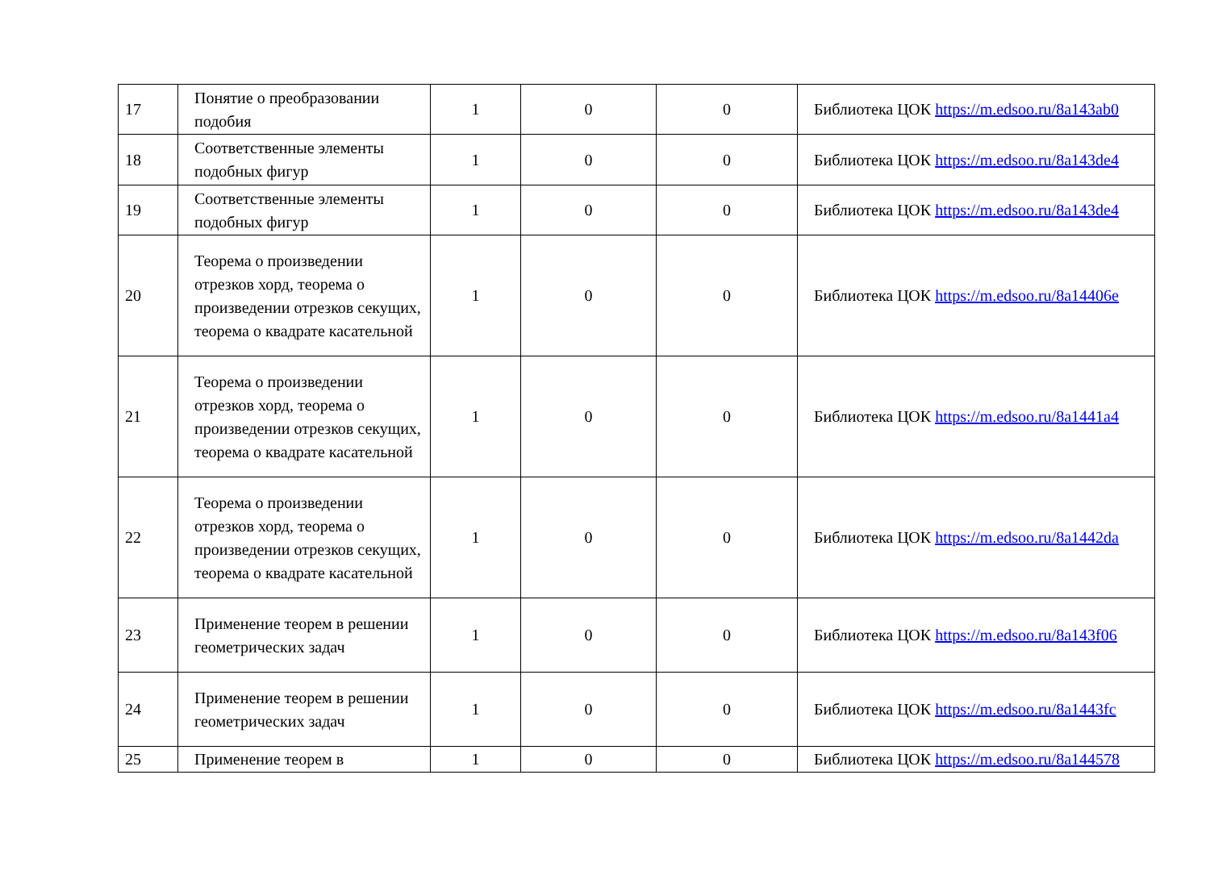| 17 | Понятие о преобразовании подобия | 1 | 0 | 0 | Библиотека ЦОК https://m.edsoo.ru/8a143ab0 |
| 18 | Соответственные элементы подобных фигур | 1 | 0 | 0 | Библиотека ЦОК https://m.edsoo.ru/8a143de4 |
| 19 | Соответственные элементы подобных фигур | 1 | 0 | 0 | Библиотека ЦОК https://m.edsoo.ru/8a143de4 |
| 20 | Теорема о произведении отрезков хорд, теорема о произведении отрезков секущих, теорема о квадрате касательной | 1 | 0 | 0 | Библиотека ЦОК https://m.edsoo.ru/8a14406e |
| 21 | Теорема о произведении отрезков хорд, теорема о произведении отрезков секущих, теорема о квадрате касательной | 1 | 0 | 0 | Библиотека ЦОК https://m.edsoo.ru/8a1441a4 |
| 22 | Теорема о произведении отрезков хорд, теорема о произведении отрезков секущих, теорема о квадрате касательной | 1 | 0 | 0 | Библиотека ЦОК https://m.edsoo.ru/8a1442da |
| 23 | Применение теорем в решении геометрических задач | 1 | 0 | 0 | Библиотека ЦОК https://m.edsoo.ru/8a143f06 |
| 24 | Применение теорем в решении геометрических задач | 1 | 0 | 0 | Библиотека ЦОК https://m.edsoo.ru/8a1443fc |
| 25 | Применение теорем в | 1 | 0 | 0 | Библиотека ЦОК https://m.edsoo.ru/8a144578 |